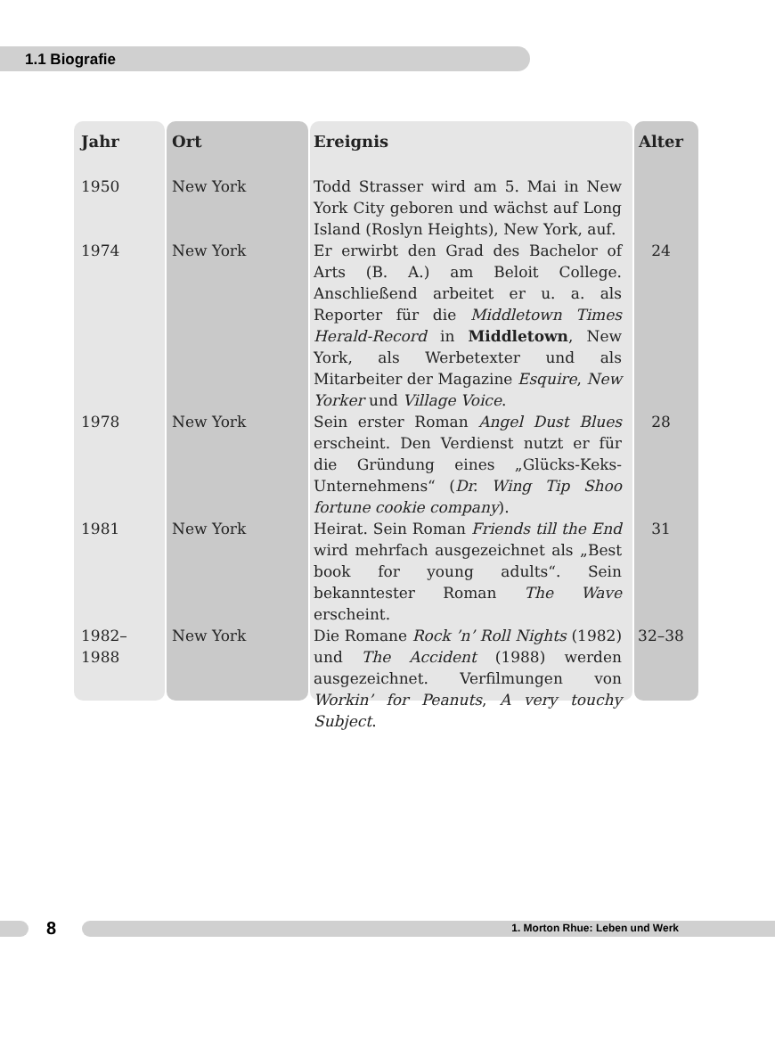1.1 Biografie
| Jahr | Ort | Ereignis | Alter |
| --- | --- | --- | --- |
| 1950 | New York | Todd Strasser wird am 5. Mai in New York City geboren und wächst auf Long Island (Roslyn Heights), New York, auf. | |
| 1974 | New York | Er erwirbt den Grad des Bachelor of Arts (B. A.) am Beloit College. Anschließend arbeitet er u. a. als Reporter für die Middletown Times Herald-Record in Middletown , New York, als Werbetexter und als Mitarbeiter der Magazine Esquire , New Yorker und Village Voice . | 24 |
| 1978 | New York | Sein erster Roman Angel Dust Blues erscheint. Den Verdienst nutzt er für die Gründung eines „Glücks-Keks-Unternehmens“ ( Dr. Wing Tip Shoo fortune cookie company ). | 28 |
| 1981 | New York | Heirat. Sein Roman Friends till the End wird mehrfach ausgezeichnet als „Best book for young adults“. Sein bekanntester Roman The Wave erscheint. | 31 |
| 1982– 1988 | New York | Die Romane Rock ’n’ Roll Nights (1982) und The Accident (1988) werden ausgezeichnet. Verfilmungen von Workin’ for Peanuts , A very touchy Subject . | 32–38 |
8 1. Morton Rhue: Leben und Werk